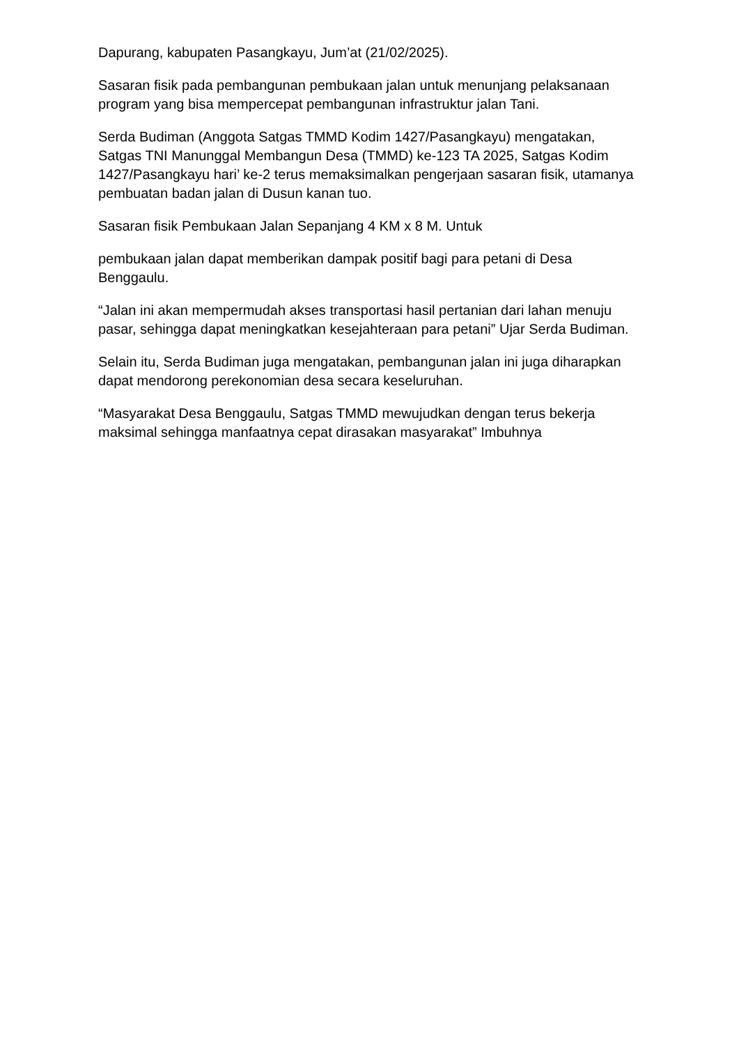Dapurang, kabupaten Pasangkayu, Jum’at (21/02/2025).
Sasaran fisik pada pembangunan pembukaan jalan untuk menunjang pelaksanaan program yang bisa mempercepat pembangunan infrastruktur jalan Tani.
Serda Budiman (Anggota Satgas TMMD Kodim 1427/Pasangkayu) mengatakan, Satgas TNI Manunggal Membangun Desa (TMMD) ke-123 TA 2025, Satgas Kodim 1427/Pasangkayu hari’ ke-2 terus memaksimalkan pengerjaan sasaran fisik, utamanya pembuatan badan jalan di Dusun kanan tuo.
Sasaran fisik Pembukaan Jalan Sepanjang 4 KM x 8 M. Untuk
pembukaan jalan dapat memberikan dampak positif bagi para petani di Desa Benggaulu.
“Jalan ini akan mempermudah akses transportasi hasil pertanian dari lahan menuju pasar, sehingga dapat meningkatkan kesejahteraan para petani” Ujar Serda Budiman.
Selain itu, Serda Budiman juga mengatakan, pembangunan jalan ini juga diharapkan dapat mendorong perekonomian desa secara keseluruhan.
“Masyarakat Desa Benggaulu, Satgas TMMD mewujudkan dengan terus bekerja maksimal sehingga manfaatnya cepat dirasakan masyarakat” Imbuhnya